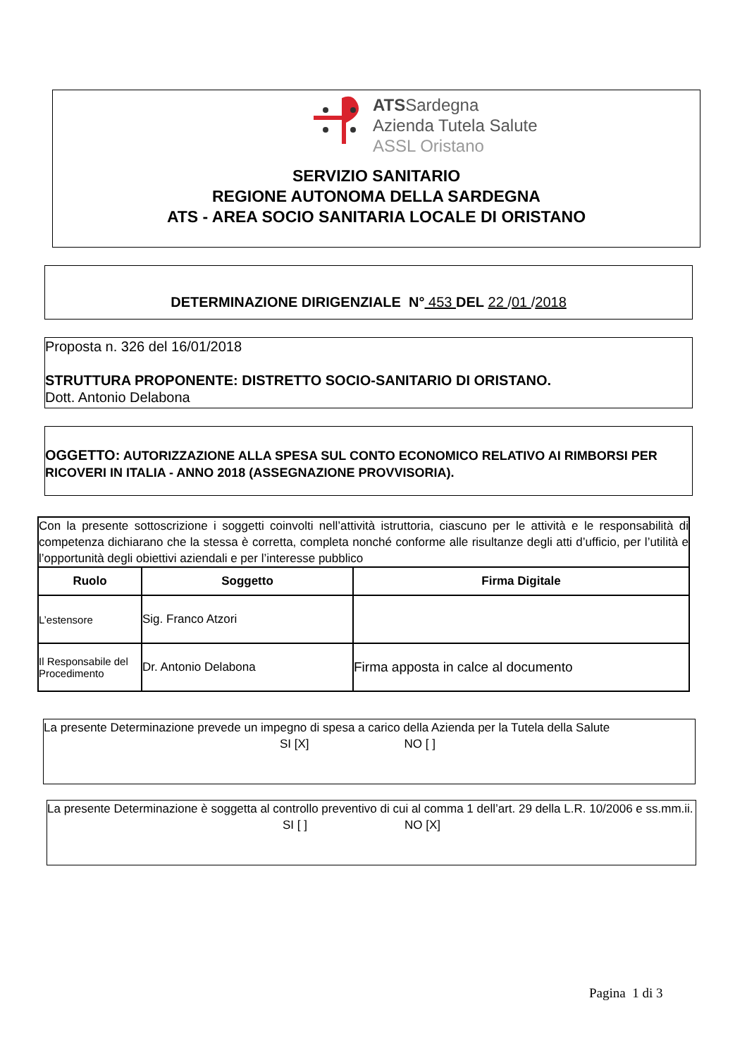ATSSardegna
Azienda Tutela Salute
ASSL Oristano
SERVIZIO SANITARIO
REGIONE AUTONOMA DELLA SARDEGNA
ATS - AREA SOCIO SANITARIA LOCALE DI ORISTANO
DETERMINAZIONE DIRIGENZIALE N° 453 DEL 22 /01 /2018
Proposta n. 326 del 16/01/2018
STRUTTURA PROPONENTE: DISTRETTO SOCIO-SANITARIO DI ORISTANO.
Dott. Antonio Delabona
OGGETTO: AUTORIZZAZIONE ALLA SPESA SUL CONTO ECONOMICO RELATIVO AI RIMBORSI PER RICOVERI IN ITALIA - ANNO 2018 (ASSEGNAZIONE PROVVISORIA).
| Con la presente sottoscrizione i soggetti coinvolti nell’attività istruttoria, ciascuno per le attività e le responsabilità di competenza dichiarano che la stessa è corretta, completa nonché conforme alle risultanze degli atti d’ufficio, per l’utilità e l’opportunità degli obiettivi aziendali e per l’interesse pubblico | | |
| Ruolo | Soggetto | Firma Digitale |
| L’estensore | Sig. Franco Atzori | |
| Il Responsabile del Procedimento | Dr. Antonio Delabona | Firma apposta in calce al documento |
La presente Determinazione prevede un impegno di spesa a carico della Azienda per la Tutela della Salute
SI [X] NO [ ]
La presente Determinazione è soggetta al controllo preventivo di cui al comma 1 dell’art. 29 della L.R. 10/2006 e ss.mm.ii.
SI [ ] NO [X]
Pagina 1 di 3